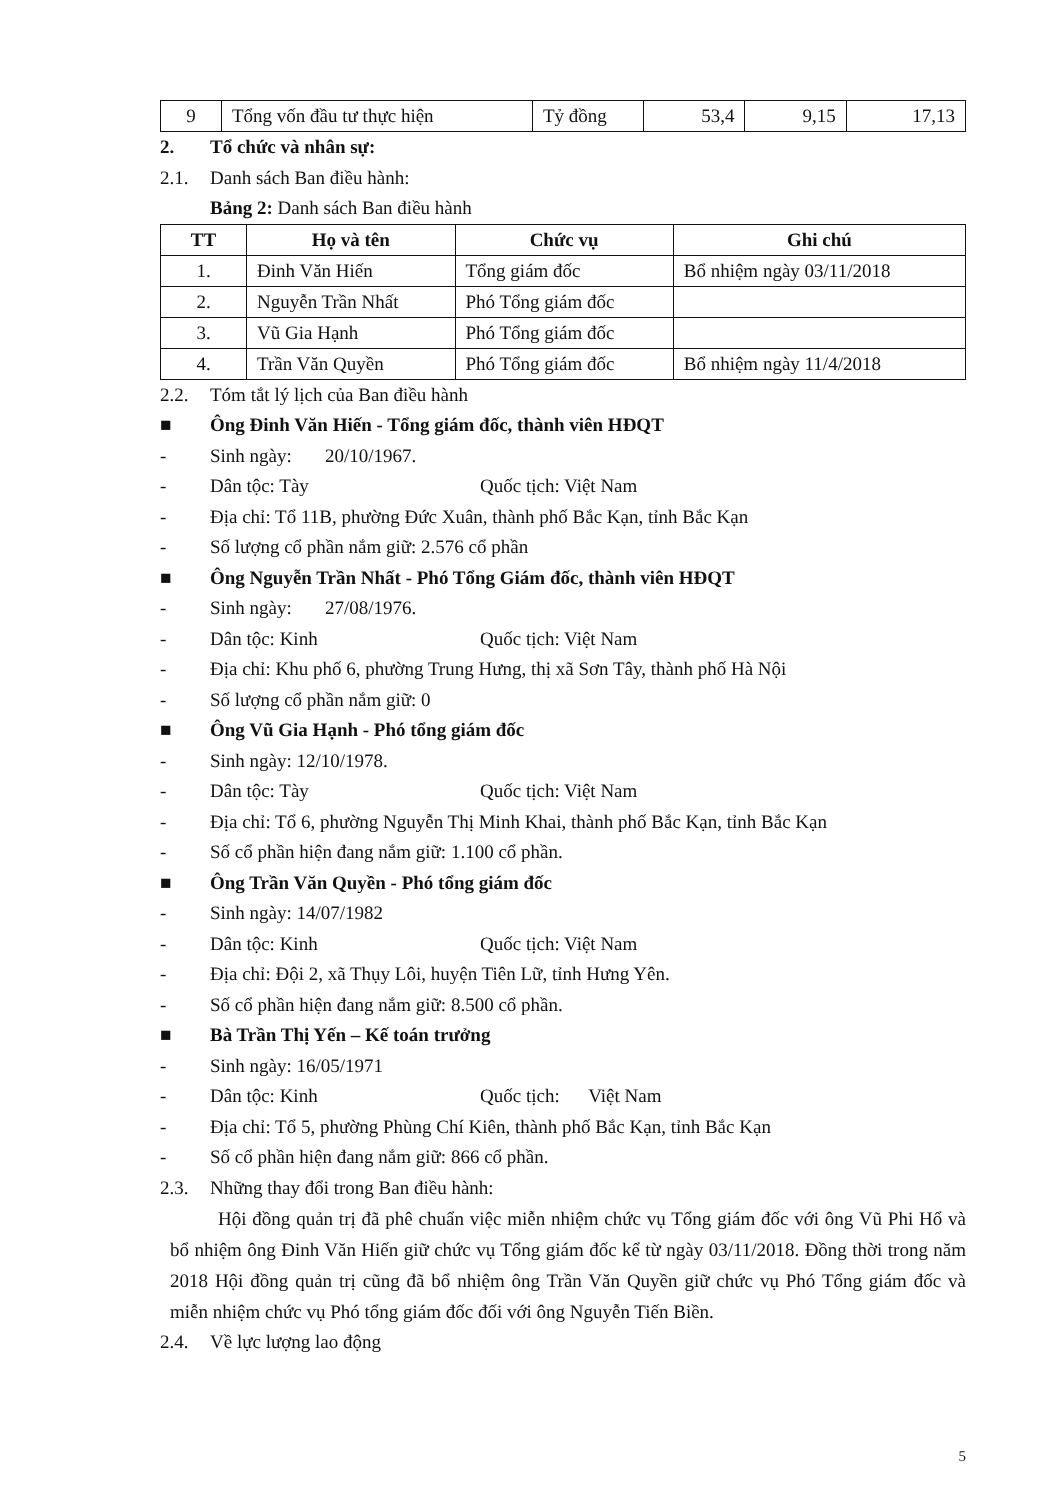| 9 | Tổng vốn đầu tư thực hiện | Tỷ đồng | 53,4 | 9,15 | 17,13 |
2. Tổ chức và nhân sự:
2.1. Danh sách Ban điều hành:
Bảng 2: Danh sách Ban điều hành
| TT | Họ và tên | Chức vụ | Ghi chú |
| --- | --- | --- | --- |
| 1. | Đinh Văn Hiến | Tổng giám đốc | Bổ nhiệm ngày 03/11/2018 |
| 2. | Nguyễn Trần Nhất | Phó Tổng giám đốc | |
| 3. | Vũ Gia Hạnh | Phó Tổng giám đốc | |
| 4. | Trần Văn Quyền | Phó Tổng giám đốc | Bổ nhiệm ngày 11/4/2018 |
2.2. Tóm tắt lý lịch của Ban điều hành
■ Ông Đinh Văn Hiến - Tổng giám đốc, thành viên HĐQT
- Sinh ngày: 20/10/1967.
- Dân tộc: Tày Quốc tịch: Việt Nam
- Địa chỉ: Tổ 11B, phường Đức Xuân, thành phố Bắc Kạn, tỉnh Bắc Kạn
- Số lượng cổ phần nắm giữ: 2.576 cổ phần
■ Ông Nguyễn Trần Nhất - Phó Tổng Giám đốc, thành viên HĐQT
- Sinh ngày: 27/08/1976.
- Dân tộc: Kinh Quốc tịch: Việt Nam
- Địa chỉ: Khu phố 6, phường Trung Hưng, thị xã Sơn Tây, thành phố Hà Nội
- Số lượng cổ phần nắm giữ: 0
■ Ông Vũ Gia Hạnh - Phó tổng giám đốc
- Sinh ngày: 12/10/1978.
- Dân tộc: Tày Quốc tịch: Việt Nam
- Địa chỉ: Tổ 6, phường Nguyễn Thị Minh Khai, thành phố Bắc Kạn, tỉnh Bắc Kạn
- Số cổ phần hiện đang nắm giữ: 1.100 cổ phần.
■ Ông Trần Văn Quyền - Phó tổng giám đốc
- Sinh ngày: 14/07/1982
- Dân tộc: Kinh Quốc tịch: Việt Nam
- Địa chỉ: Đội 2, xã Thụy Lôi, huyện Tiên Lữ, tỉnh Hưng Yên.
- Số cổ phần hiện đang nắm giữ: 8.500 cổ phần.
■ Bà Trần Thị Yến – Kế toán trưởng
- Sinh ngày: 16/05/1971
- Dân tộc: Kinh Quốc tịch: Việt Nam
- Địa chỉ: Tổ 5, phường Phùng Chí Kiên, thành phố Bắc Kạn, tỉnh Bắc Kạn
- Số cổ phần hiện đang nắm giữ: 866 cổ phần.
2.3. Những thay đổi trong Ban điều hành:
Hội đồng quản trị đã phê chuẩn việc miễn nhiệm chức vụ Tổng giám đốc với ông Vũ Phi Hổ và bổ nhiệm ông Đinh Văn Hiến giữ chức vụ Tổng giám đốc kể từ ngày 03/11/2018. Đồng thời trong năm 2018 Hội đồng quản trị cũng đã bổ nhiệm ông Trần Văn Quyền giữ chức vụ Phó Tổng giám đốc và miễn nhiệm chức vụ Phó tổng giám đốc đối với ông Nguyễn Tiến Biền.
2.4. Về lực lượng lao động
5